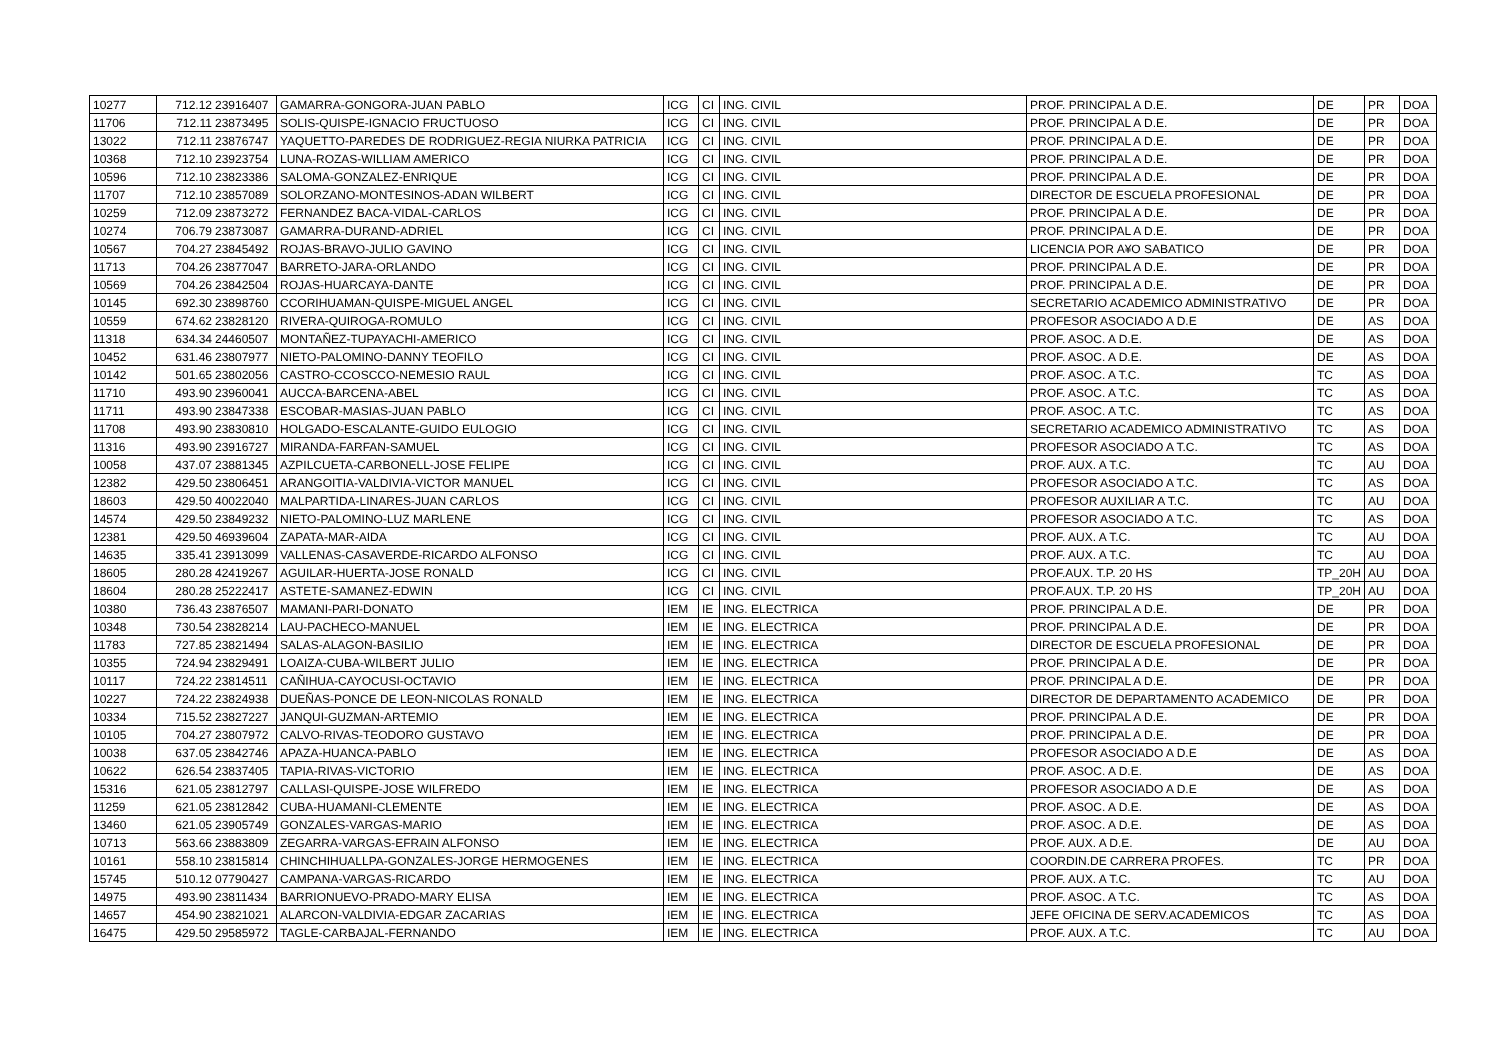| 10277 | 712.12 | 23916407 | GAMARRA-GONGORA-JUAN PABLO | ICG | CI | ING. CIVIL | PROF. PRINCIPAL A D.E. | DE | PR | DOA |
| 11706 | 712.11 | 23873495 | SOLIS-QUISPE-IGNACIO FRUCTUOSO | ICG | CI | ING. CIVIL | PROF. PRINCIPAL A D.E. | DE | PR | DOA |
| 13022 | 712.11 | 23876747 | YAQUETTO-PAREDES DE RODRIGUEZ-REGIA NIURKA PATRICIA | ICG | CI | ING. CIVIL | PROF. PRINCIPAL A D.E. | DE | PR | DOA |
| 10368 | 712.10 | 23923754 | LUNA-ROZAS-WILLIAM AMERICO | ICG | CI | ING. CIVIL | PROF. PRINCIPAL A D.E. | DE | PR | DOA |
| 10596 | 712.10 | 23823386 | SALOMA-GONZALEZ-ENRIQUE | ICG | CI | ING. CIVIL | PROF. PRINCIPAL A D.E. | DE | PR | DOA |
| 11707 | 712.10 | 23857089 | SOLORZANO-MONTESINOS-ADAN WILBERT | ICG | CI | ING. CIVIL | DIRECTOR DE ESCUELA PROFESIONAL | DE | PR | DOA |
| 10259 | 712.09 | 23873272 | FERNANDEZ BACA-VIDAL-CARLOS | ICG | CI | ING. CIVIL | PROF. PRINCIPAL A D.E. | DE | PR | DOA |
| 10274 | 706.79 | 23873087 | GAMARRA-DURAND-ADRIEL | ICG | CI | ING. CIVIL | PROF. PRINCIPAL A D.E. | DE | PR | DOA |
| 10567 | 704.27 | 23845492 | ROJAS-BRAVO-JULIO GAVINO | ICG | CI | ING. CIVIL | LICENCIA POR A¥O SABATICO | DE | PR | DOA |
| 11713 | 704.26 | 23877047 | BARRETO-JARA-ORLANDO | ICG | CI | ING. CIVIL | PROF. PRINCIPAL A D.E. | DE | PR | DOA |
| 10569 | 704.26 | 23842504 | ROJAS-HUARCAYA-DANTE | ICG | CI | ING. CIVIL | PROF. PRINCIPAL A D.E. | DE | PR | DOA |
| 10145 | 692.30 | 23898760 | CCORIHUAMAN-QUISPE-MIGUEL ANGEL | ICG | CI | ING. CIVIL | SECRETARIO ACADEMICO ADMINISTRATIVO | DE | PR | DOA |
| 10559 | 674.62 | 23828120 | RIVERA-QUIROGA-ROMULO | ICG | CI | ING. CIVIL | PROFESOR ASOCIADO A D.E | DE | AS | DOA |
| 11318 | 634.34 | 24460507 | MONTAÑEZ-TUPAYACHI-AMERICO | ICG | CI | ING. CIVIL | PROF. ASOC. A D.E. | DE | AS | DOA |
| 10452 | 631.46 | 23807977 | NIETO-PALOMINO-DANNY TEOFILO | ICG | CI | ING. CIVIL | PROF. ASOC. A D.E. | DE | AS | DOA |
| 10142 | 501.65 | 23802056 | CASTRO-CCOSCCO-NEMESIO RAUL | ICG | CI | ING. CIVIL | PROF. ASOC. A T.C. | TC | AS | DOA |
| 11710 | 493.90 | 23960041 | AUCCA-BARCENA-ABEL | ICG | CI | ING. CIVIL | PROF. ASOC. A T.C. | TC | AS | DOA |
| 11711 | 493.90 | 23847338 | ESCOBAR-MASIAS-JUAN PABLO | ICG | CI | ING. CIVIL | PROF. ASOC. A T.C. | TC | AS | DOA |
| 11708 | 493.90 | 23830810 | HOLGADO-ESCALANTE-GUIDO EULOGIO | ICG | CI | ING. CIVIL | SECRETARIO ACADEMICO ADMINISTRATIVO | TC | AS | DOA |
| 11316 | 493.90 | 23916727 | MIRANDA-FARFAN-SAMUEL | ICG | CI | ING. CIVIL | PROFESOR ASOCIADO A T.C. | TC | AS | DOA |
| 10058 | 437.07 | 23881345 | AZPILCUETA-CARBONELL-JOSE FELIPE | ICG | CI | ING. CIVIL | PROF. AUX. A T.C. | TC | AU | DOA |
| 12382 | 429.50 | 23806451 | ARANGOITIA-VALDIVIA-VICTOR MANUEL | ICG | CI | ING. CIVIL | PROFESOR ASOCIADO A T.C. | TC | AS | DOA |
| 18603 | 429.50 | 40022040 | MALPARTIDA-LINARES-JUAN CARLOS | ICG | CI | ING. CIVIL | PROFESOR AUXILIAR A T.C. | TC | AU | DOA |
| 14574 | 429.50 | 23849232 | NIETO-PALOMINO-LUZ MARLENE | ICG | CI | ING. CIVIL | PROFESOR ASOCIADO A T.C. | TC | AS | DOA |
| 12381 | 429.50 | 46939604 | ZAPATA-MAR-AIDA | ICG | CI | ING. CIVIL | PROF. AUX. A T.C. | TC | AU | DOA |
| 14635 | 335.41 | 23913099 | VALLENAS-CASAVERDE-RICARDO ALFONSO | ICG | CI | ING. CIVIL | PROF. AUX. A T.C. | TC | AU | DOA |
| 18605 | 280.28 | 42419267 | AGUILAR-HUERTA-JOSE RONALD | ICG | CI | ING. CIVIL | PROF.AUX. T.P. 20 HS | TP_20H | AU | DOA |
| 18604 | 280.28 | 25222417 | ASTETE-SAMANEZ-EDWIN | ICG | CI | ING. CIVIL | PROF.AUX. T.P. 20 HS | TP_20H | AU | DOA |
| 10380 | 736.43 | 23876507 | MAMANI-PARI-DONATO | IEM | IE | ING. ELECTRICA | PROF. PRINCIPAL A D.E. | DE | PR | DOA |
| 10348 | 730.54 | 23828214 | LAU-PACHECO-MANUEL | IEM | IE | ING. ELECTRICA | PROF. PRINCIPAL A D.E. | DE | PR | DOA |
| 11783 | 727.85 | 23821494 | SALAS-ALAGON-BASILIO | IEM | IE | ING. ELECTRICA | DIRECTOR DE ESCUELA PROFESIONAL | DE | PR | DOA |
| 10355 | 724.94 | 23829491 | LOAIZA-CUBA-WILBERT JULIO | IEM | IE | ING. ELECTRICA | PROF. PRINCIPAL A D.E. | DE | PR | DOA |
| 10117 | 724.22 | 23814511 | CAÑIHUA-CAYOCUSI-OCTAVIO | IEM | IE | ING. ELECTRICA | PROF. PRINCIPAL A D.E. | DE | PR | DOA |
| 10227 | 724.22 | 23824938 | DUEÑAS-PONCE DE LEON-NICOLAS RONALD | IEM | IE | ING. ELECTRICA | DIRECTOR DE DEPARTAMENTO ACADEMICO | DE | PR | DOA |
| 10334 | 715.52 | 23827227 | JANQUI-GUZMAN-ARTEMIO | IEM | IE | ING. ELECTRICA | PROF. PRINCIPAL A D.E. | DE | PR | DOA |
| 10105 | 704.27 | 23807972 | CALVO-RIVAS-TEODORO GUSTAVO | IEM | IE | ING. ELECTRICA | PROF. PRINCIPAL A D.E. | DE | PR | DOA |
| 10038 | 637.05 | 23842746 | APAZA-HUANCA-PABLO | IEM | IE | ING. ELECTRICA | PROFESOR ASOCIADO A D.E | DE | AS | DOA |
| 10622 | 626.54 | 23837405 | TAPIA-RIVAS-VICTORIO | IEM | IE | ING. ELECTRICA | PROF. ASOC. A D.E. | DE | AS | DOA |
| 15316 | 621.05 | 23812797 | CALLASI-QUISPE-JOSE WILFREDO | IEM | IE | ING. ELECTRICA | PROFESOR ASOCIADO A D.E | DE | AS | DOA |
| 11259 | 621.05 | 23812842 | CUBA-HUAMANI-CLEMENTE | IEM | IE | ING. ELECTRICA | PROF. ASOC. A D.E. | DE | AS | DOA |
| 13460 | 621.05 | 23905749 | GONZALES-VARGAS-MARIO | IEM | IE | ING. ELECTRICA | PROF. ASOC. A D.E. | DE | AS | DOA |
| 10713 | 563.66 | 23883809 | ZEGARRA-VARGAS-EFRAIN ALFONSO | IEM | IE | ING. ELECTRICA | PROF. AUX. A D.E. | DE | AU | DOA |
| 10161 | 558.10 | 23815814 | CHINCHIHUALLPA-GONZALES-JORGE HERMOGENES | IEM | IE | ING. ELECTRICA | COORDIN.DE CARRERA PROFES. | TC | PR | DOA |
| 15745 | 510.12 | 07790427 | CAMPANA-VARGAS-RICARDO | IEM | IE | ING. ELECTRICA | PROF. AUX. A T.C. | TC | AU | DOA |
| 14975 | 493.90 | 23811434 | BARRIONUEVO-PRADO-MARY ELISA | IEM | IE | ING. ELECTRICA | PROF. ASOC. A T.C. | TC | AS | DOA |
| 14657 | 454.90 | 23821021 | ALARCON-VALDIVIA-EDGAR ZACARIAS | IEM | IE | ING. ELECTRICA | JEFE OFICINA DE SERV.ACADEMICOS | TC | AS | DOA |
| 16475 | 429.50 | 29585972 | TAGLE-CARBAJAL-FERNANDO | IEM | IE | ING. ELECTRICA | PROF. AUX. A T.C. | TC | AU | DOA |